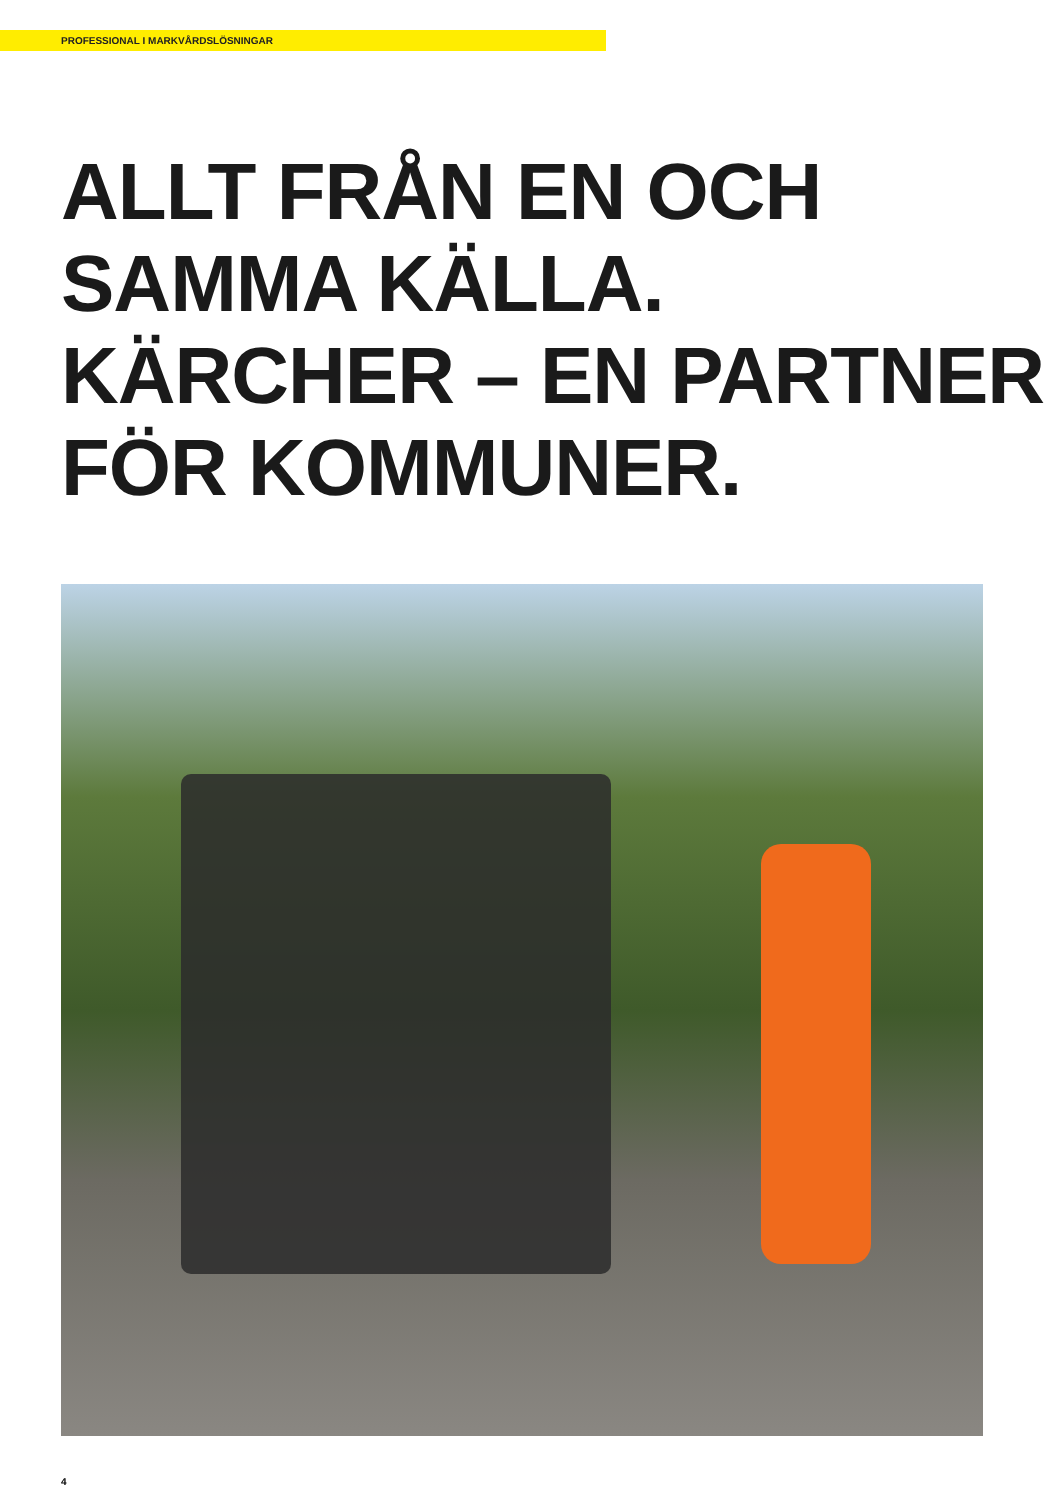PROFESSIONAL I MARKVÅRDSLÖSNINGAR
ALLT FRÅN EN OCH
SAMMA KÄLLA.
KÄRCHER – EN PARTNER
FÖR KOMMUNER.
4